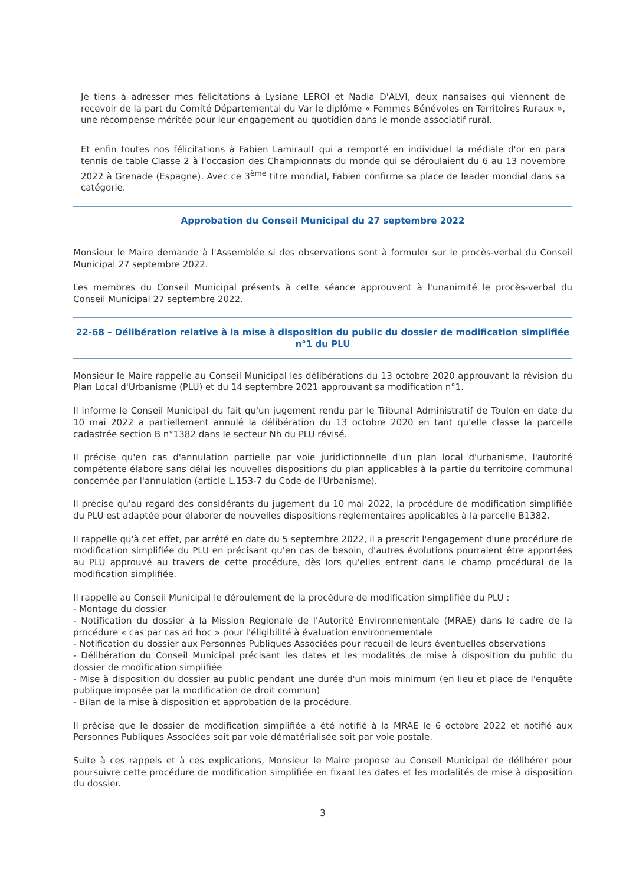Je tiens à adresser mes félicitations à Lysiane LEROI et Nadia D'ALVI, deux nansaises qui viennent de recevoir de la part du Comité Départemental du Var le diplôme « Femmes Bénévoles en Territoires Ruraux », une récompense méritée pour leur engagement au quotidien dans le monde associatif rural.
Et enfin toutes nos félicitations à Fabien Lamirault qui a remporté en individuel la médiale d'or en para tennis de table Classe 2 à l'occasion des Championnats du monde qui se déroulaient du 6 au 13 novembre 2022 à Grenade (Espagne). Avec ce 3<sup>ème</sup> titre mondial, Fabien confirme sa place de leader mondial dans sa catégorie.
Approbation du Conseil Municipal du 27 septembre 2022
Monsieur le Maire demande à l'Assemblée si des observations sont à formuler sur le procès-verbal du Conseil Municipal 27 septembre 2022.
Les membres du Conseil Municipal présents à cette séance approuvent à l'unanimité le procès-verbal du Conseil Municipal 27 septembre 2022.
22-68 – Délibération relative à la mise à disposition du public du dossier de modification simplifiée n°1 du PLU
Monsieur le Maire rappelle au Conseil Municipal les délibérations du 13 octobre 2020 approuvant la révision du Plan Local d'Urbanisme (PLU) et du 14 septembre 2021 approuvant sa modification n°1.
Il informe le Conseil Municipal du fait qu'un jugement rendu par le Tribunal Administratif de Toulon en date du 10 mai 2022 a partiellement annulé la délibération du 13 octobre 2020 en tant qu'elle classe la parcelle cadastrée section B n°1382 dans le secteur Nh du PLU révisé.
Il précise qu'en cas d'annulation partielle par voie juridictionnelle d'un plan local d'urbanisme, l'autorité compétente élabore sans délai les nouvelles dispositions du plan applicables à la partie du territoire communal concernée par l'annulation (article L.153-7 du Code de l'Urbanisme).
Il précise qu'au regard des considérants du jugement du 10 mai 2022, la procédure de modification simplifiée du PLU est adaptée pour élaborer de nouvelles dispositions règlementaires applicables à la parcelle B1382.
Il rappelle qu'à cet effet, par arrêté en date du 5 septembre 2022, il a prescrit l'engagement d'une procédure de modification simplifiée du PLU en précisant qu'en cas de besoin, d'autres évolutions pourraient être apportées au PLU approuvé au travers de cette procédure, dès lors qu'elles entrent dans le champ procédural de la modification simplifiée.
Il rappelle au Conseil Municipal le déroulement de la procédure de modification simplifiée du PLU :
- Montage du dossier
- Notification du dossier à la Mission Régionale de l'Autorité Environnementale (MRAE) dans le cadre de la procédure « cas par cas ad hoc » pour l'éligibilité à évaluation environnementale
- Notification du dossier aux Personnes Publiques Associées pour recueil de leurs éventuelles observations
- Délibération du Conseil Municipal précisant les dates et les modalités de mise à disposition du public du dossier de modification simplifiée
- Mise à disposition du dossier au public pendant une durée d'un mois minimum (en lieu et place de l'enquête publique imposée par la modification de droit commun)
- Bilan de la mise à disposition et approbation de la procédure.
Il précise que le dossier de modification simplifiée a été notifié à la MRAE le 6 octobre 2022 et notifié aux Personnes Publiques Associées soit par voie dématérialisée soit par voie postale.
Suite à ces rappels et à ces explications, Monsieur le Maire propose au Conseil Municipal de délibérer pour poursuivre cette procédure de modification simplifiée en fixant les dates et les modalités de mise à disposition du dossier.
3